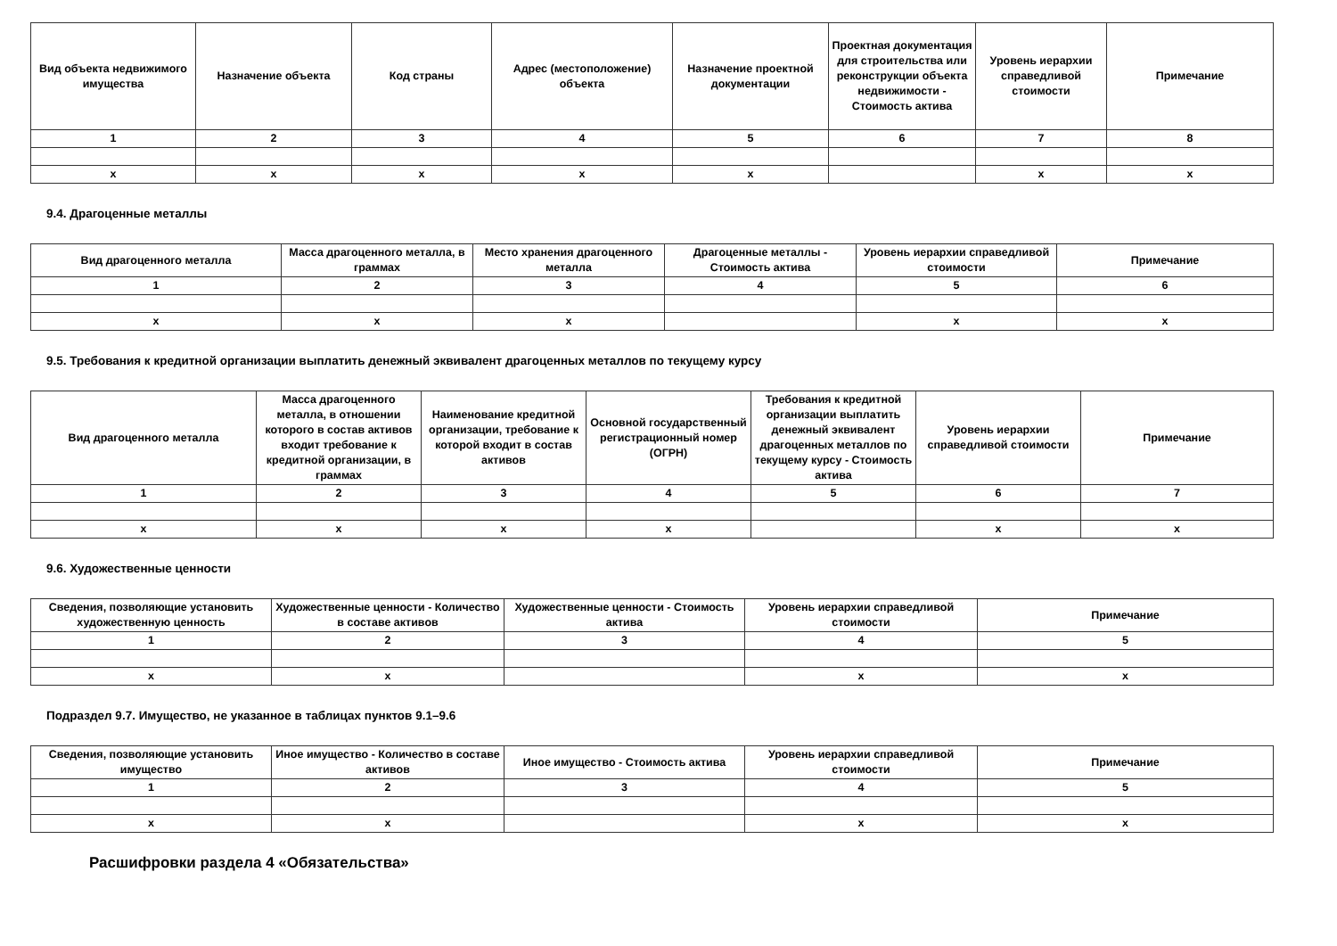| Вид объекта недвижимого имущества | Назначение объекта | Код страны | Адрес (местоположение) объекта | Назначение проектной документации | Проектная документация для строительства или реконструкции объекта недвижимости - Стоимость актива | Уровень иерархии справедливой стоимости | Примечание |
| --- | --- | --- | --- | --- | --- | --- | --- |
| 1 | 2 | 3 | 4 | 5 | 6 | 7 | 8 |
| x | x | x | x | x | | x | x |
9.4. Драгоценные металлы
| Вид драгоценного металла | Масса драгоценного металла, в граммах | Место хранения драгоценного металла | Драгоценные металлы - Стоимость актива | Уровень иерархии справедливой стоимости | Примечание |
| --- | --- | --- | --- | --- | --- |
| 1 | 2 | 3 | 4 | 5 | 6 |
| x | x | x | | x | x |
9.5. Требования к кредитной организации выплатить денежный эквивалент драгоценных металлов по текущему курсу
| Вид драгоценного металла | Масса драгоценного металла, в отношении которого в состав активов входит требование к кредитной организации, в граммах | Наименование кредитной организации, требование к которой входит в состав активов | Основной государственный регистрационный номер (ОГРН) | Требования к кредитной организации выплатить денежный эквивалент драгоценных металлов по текущему курсу - Стоимость актива | Уровень иерархии справедливой стоимости | Примечание |
| --- | --- | --- | --- | --- | --- | --- |
| 1 | 2 | 3 | 4 | 5 | 6 | 7 |
| x | x | x | x | | x | x |
9.6. Художественные ценности
| Сведения, позволяющие установить художественную ценность | Художественные ценности - Количество в составе активов | Художественные ценности - Стоимость актива | Уровень иерархии справедливой стоимости | Примечание |
| --- | --- | --- | --- | --- |
| 1 | 2 | 3 | 4 | 5 |
| x | x | | x | x |
Подраздел 9.7. Имущество, не указанное в таблицах пунктов 9.1–9.6
| Сведения, позволяющие установить имущество | Иное имущество - Количество в составе активов | Иное имущество - Стоимость актива | Уровень иерархии справедливой стоимости | Примечание |
| --- | --- | --- | --- | --- |
| 1 | 2 | 3 | 4 | 5 |
| x | x | | x | x |
Расшифровки раздела 4 «Обязательства»